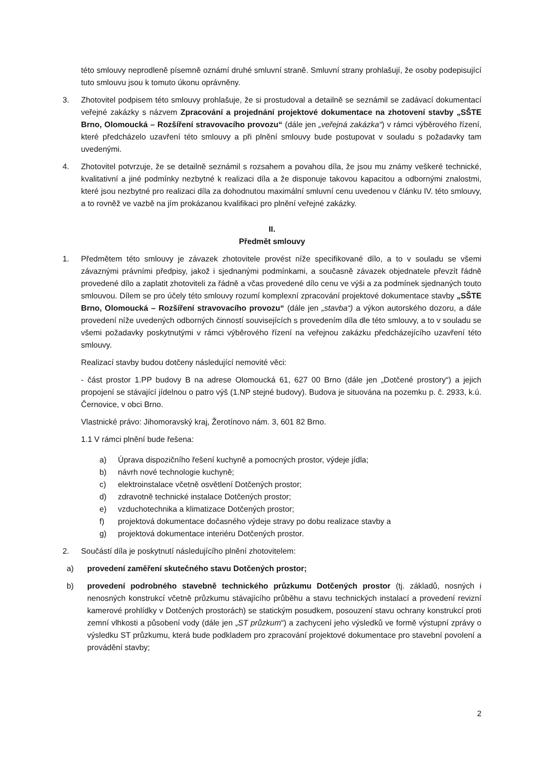této smlouvy neprodleně písemně oznámí druhé smluvní straně. Smluvní strany prohlašují, že osoby podepisující tuto smlouvu jsou k tomuto úkonu oprávněny.
3. Zhotovitel podpisem této smlouvy prohlašuje, že si prostudoval a detailně se seznámil se zadávací dokumentací veřejné zakázky s názvem Zpracování a projednání projektové dokumentace na zhotovení stavby „SŠTE Brno, Olomoucká – Rozšíření stravovacího provozu“ (dále jen „veřejná zakázka“) v rámci výběrového řízení, které předcházelo uzavření této smlouvy a při plnění smlouvy bude postupovat v souladu s požadavky tam uvedenými.
4. Zhotovitel potvrzuje, že se detailně seznámil s rozsahem a povahou díla, že jsou mu známy veškeré technické, kvalitativní a jiné podmínky nezbytné k realizaci díla a že disponuje takovou kapacitou a odbornými znalostmi, které jsou nezbytné pro realizaci díla za dohodnutou maximální smluvní cenu uvedenou v článku IV. této smlouvy, a to rovněž ve vazbě na jím prokázanou kvalifikaci pro plnění veřejné zakázky.
II.
Předmět smlouvy
1. Předmětem této smlouvy je závazek zhotovitele provést níže specifikované dílo, a to v souladu se všemi závaznými právními předpisy, jakož i sjednanými podmínkami, a současně závazek objednatele převzít řádně provedené dílo a zaplatit zhotoviteli za řádně a včas provedené dílo cenu ve výši a za podmínek sjednaných touto smlouvou. Dílem se pro účely této smlouvy rozumí komplexní zpracování projektové dokumentace stavby „SŠTE Brno, Olomoucká – Rozšíření stravovacího provozu“ (dále jen „stavba“) a výkon autorského dozoru, a dále provedení níže uvedených odborných činností souvisejících s provedením díla dle této smlouvy, a to v souladu se všemi požadavky poskytnutými v rámci výběrového řízení na veřejnou zakázku předcházejícího uzavření této smlouvy.
Realizací stavby budou dotčeny následující nemovité věci:
- část prostor 1.PP budovy B na adrese Olomoucká 61, 627 00 Brno (dále jen „Dotčené prostory“) a jejich propojení se stávající jídelnou o patro výš (1.NP stejné budovy). Budova je situována na pozemku p. č. 2933, k.ú. Černovice, v obci Brno.
Vlastnické právo: Jihomoravský kraj, Žerotínovo nám. 3, 601 82 Brno.
1.1 V rámci plnění bude řešena:
a) Úprava dispozičního řešení kuchyně a pomocných prostor, výdeje jídla;
b) návrh nové technologie kuchyně;
c) elektroinstalace včetně osvětlení Dotčených prostor;
d) zdravotně technické instalace Dotčených prostor;
e) vzduchotechnika a klimatizace Dotčených prostor;
f) projektová dokumentace dočasného výdeje stravy po dobu realizace stavby a
g) projektová dokumentace interiéru Dotčených prostor.
2. Součástí díla je poskytnutí následujícího plnění zhotovitelem:
a) provedení zaměření skutečného stavu Dotčených prostor;
b) provedení podrobného stavebně technického průzkumu Dotčených prostor (tj. základů, nosných i nenosných konstrukcí včetně průzkumu stávajícího průběhu a stavu technických instalací a provedení revizní kamerové prohlídky v Dotčených prostorách) se statickým posudkem, posouzení stavu ochrany konstrukcí proti zemní vlhkosti a působení vody (dále jen „ST průzkum“) a zachycení jeho výsledků ve formě výstupní zprávy o výsledku ST průzkumu, která bude podkladem pro zpracování projektové dokumentace pro stavební povolení a provádění stavby;
2